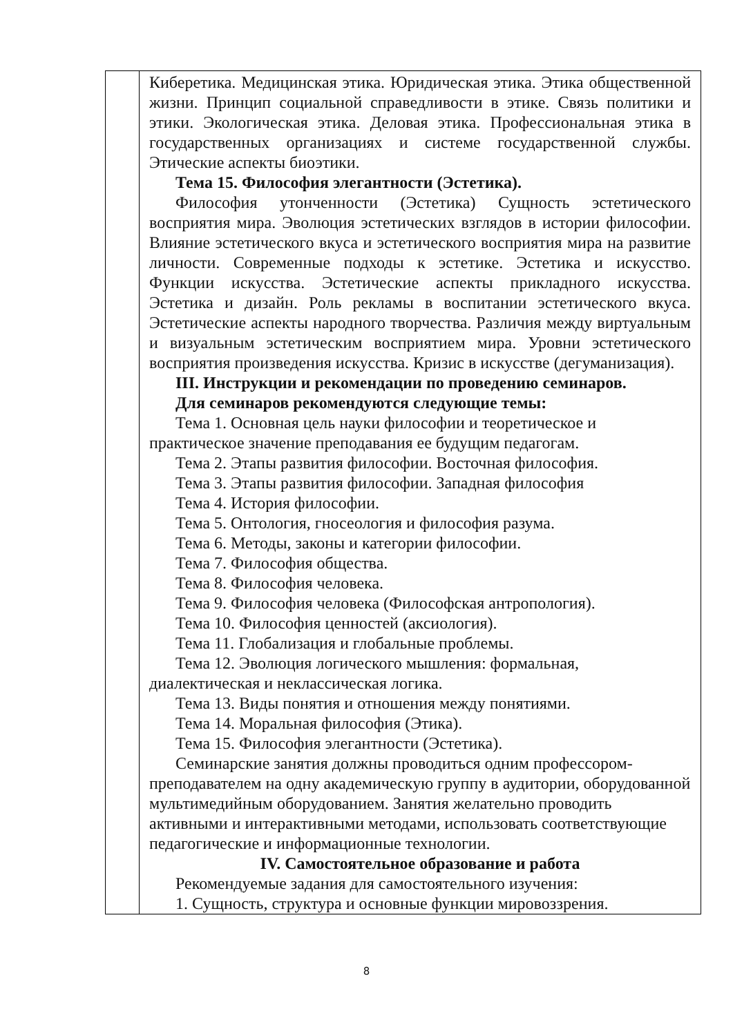| | Киберетика. Медицинская этика. Юридическая этика. Этика общественной жизни. Принцип социальной справедливости в этике. Связь политики и этики. Экологическая этика. Деловая этика. Профессиональная этика в государственных организациях и системе государственной службы. Этические аспекты биоэтики. Тема 15. Философия элегантности (Эстетика). Философия утонченности (Эстетика) Сущность эстетического восприятия мира. Эволюция эстетических взглядов в истории философии. Влияние эстетического вкуса и эстетического восприятия мира на развитие личности. Современные подходы к эстетике. Эстетика и искусство. Функции искусства. Эстетические аспекты прикладного искусства. Эстетика и дизайн. Роль рекламы в воспитании эстетического вкуса. Эстетические аспекты народного творчества. Различия между виртуальным и визуальным эстетическим восприятием мира. Уровни эстетического восприятия произведения искусства. Кризис в искусстве (дегуманизация). III. Инструкции и рекомендации по проведению семинаров. Для семинаров рекомендуются следующие темы: Тема 1. Основная цель науки философии и теоретическое и практическое значение преподавания ее будущим педагогам. Тема 2. Этапы развития философии. Восточная философия. Тема 3. Этапы развития философии. Западная философия Тема 4. История философии. Тема 5. Онтология, гносеология и философия разума. Тема 6. Методы, законы и категории философии. Тема 7. Философия общества. Тема 8. Философия человека. Тема 9. Философия человека (Философская антропология). Тема 10. Философия ценностей (аксиология). Тема 11. Глобализация и глобальные проблемы. Тема 12. Эволюция логического мышления: формальная, диалектическая и неклассическая логика. Тема 13. Виды понятия и отношения между понятиями. Тема 14. Моральная философия (Этика). Тема 15. Философия элегантности (Эстетика). Семинарские занятия должны проводиться одним профессором-преподавателем на одну академическую группу в аудитории, оборудованной мультимедийным оборудованием. Занятия желательно проводить активными и интерактивными методами, использовать соответствующие педагогические и информационные технологии. IV. Самостоятельное образование и работа Рекомендуемые задания для самостоятельного изучения: 1. Сущность, структура и основные функции мировоззрения. |
8